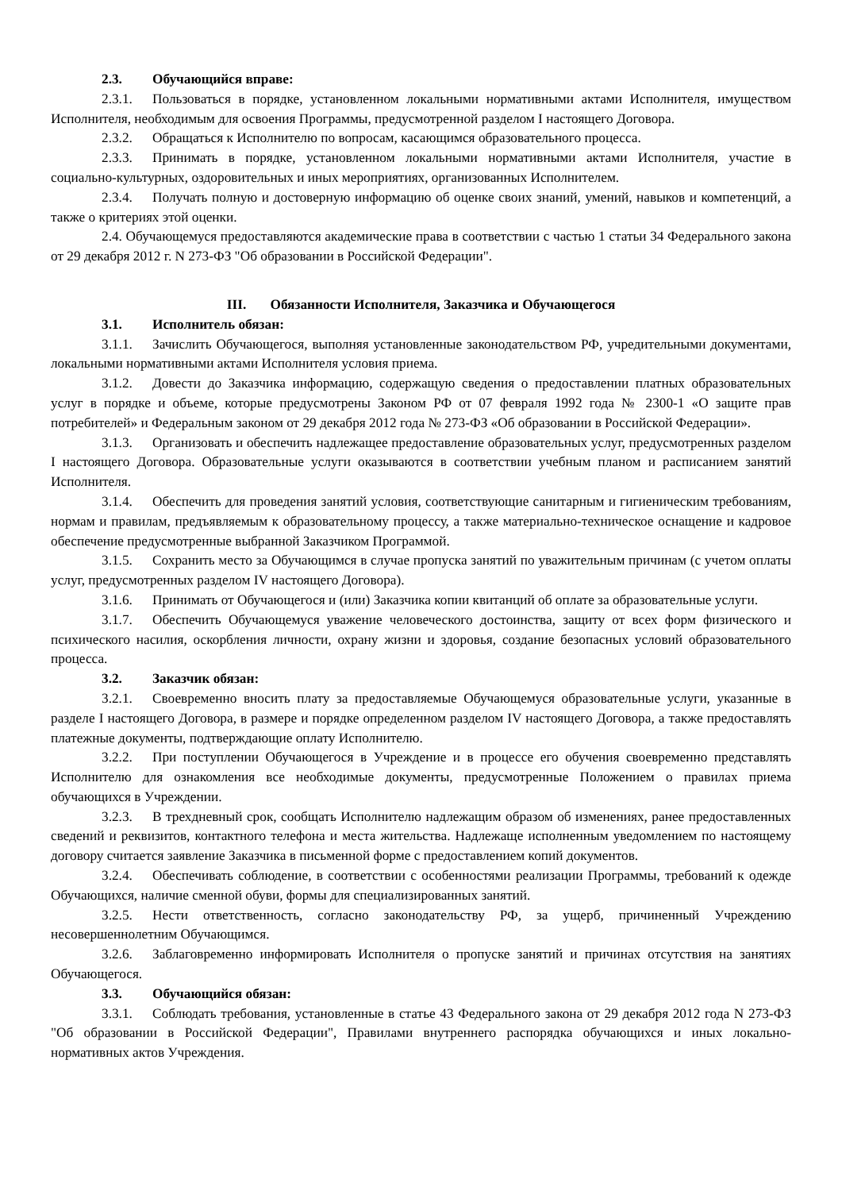2.3. Обучающийся вправе:
2.3.1. Пользоваться в порядке, установленном локальными нормативными актами Исполнителя, имуществом Исполнителя, необходимым для освоения Программы, предусмотренной разделом I настоящего Договора.
2.3.2. Обращаться к Исполнителю по вопросам, касающимся образовательного процесса.
2.3.3. Принимать в порядке, установленном локальными нормативными актами Исполнителя, участие в социально-культурных, оздоровительных и иных мероприятиях, организованных Исполнителем.
2.3.4. Получать полную и достоверную информацию об оценке своих знаний, умений, навыков и компетенций, а также о критериях этой оценки.
2.4. Обучающемуся предоставляются академические права в соответствии с частью 1 статьи 34 Федерального закона от 29 декабря 2012 г. N 273-ФЗ "Об образовании в Российской Федерации".
III. Обязанности Исполнителя, Заказчика и Обучающегося
3.1. Исполнитель обязан:
3.1.1. Зачислить Обучающегося, выполняя установленные законодательством РФ, учредительными документами, локальными нормативными актами Исполнителя условия приема.
3.1.2. Довести до Заказчика информацию, содержащую сведения о предоставлении платных образовательных услуг в порядке и объеме, которые предусмотрены Законом РФ от 07 февраля 1992 года № 2300-1 «О защите прав потребителей» и Федеральным законом от 29 декабря 2012 года № 273-ФЗ «Об образовании в Российской Федерации».
3.1.3. Организовать и обеспечить надлежащее предоставление образовательных услуг, предусмотренных разделом I настоящего Договора. Образовательные услуги оказываются в соответствии учебным планом и расписанием занятий Исполнителя.
3.1.4. Обеспечить для проведения занятий условия, соответствующие санитарным и гигиеническим требованиям, нормам и правилам, предъявляемым к образовательному процессу, а также материально-техническое оснащение и кадровое обеспечение предусмотренные выбранной Заказчиком Программой.
3.1.5. Сохранить место за Обучающимся в случае пропуска занятий по уважительным причинам (с учетом оплаты услуг, предусмотренных разделом IV настоящего Договора).
3.1.6. Принимать от Обучающегося и (или) Заказчика копии квитанций об оплате за образовательные услуги.
3.1.7. Обеспечить Обучающемуся уважение человеческого достоинства, защиту от всех форм физического и психического насилия, оскорбления личности, охрану жизни и здоровья, создание безопасных условий образовательного процесса.
3.2. Заказчик обязан:
3.2.1. Своевременно вносить плату за предоставляемые Обучающемуся образовательные услуги, указанные в разделе I настоящего Договора, в размере и порядке определенном разделом IV настоящего Договора, а также предоставлять платежные документы, подтверждающие оплату Исполнителю.
3.2.2. При поступлении Обучающегося в Учреждение и в процессе его обучения своевременно представлять Исполнителю для ознакомления все необходимые документы, предусмотренные Положением о правилах приема обучающихся в Учреждении.
3.2.3. В трехдневный срок, сообщать Исполнителю надлежащим образом об изменениях, ранее предоставленных сведений и реквизитов, контактного телефона и места жительства. Надлежаще исполненным уведомлением по настоящему договору считается заявление Заказчика в письменной форме с предоставлением копий документов.
3.2.4. Обеспечивать соблюдение, в соответствии с особенностями реализации Программы, требований к одежде Обучающихся, наличие сменной обуви, формы для специализированных занятий.
3.2.5. Нести ответственность, согласно законодательству РФ, за ущерб, причиненный Учреждению несовершеннолетним Обучающимся.
3.2.6. Заблаговременно информировать Исполнителя о пропуске занятий и причинах отсутствия на занятиях Обучающегося.
3.3. Обучающийся обязан:
3.3.1. Соблюдать требования, установленные в статье 43 Федерального закона от 29 декабря 2012 года N 273-ФЗ "Об образовании в Российской Федерации", Правилами внутреннего распорядка обучающихся и иных локально-нормативных актов Учреждения.